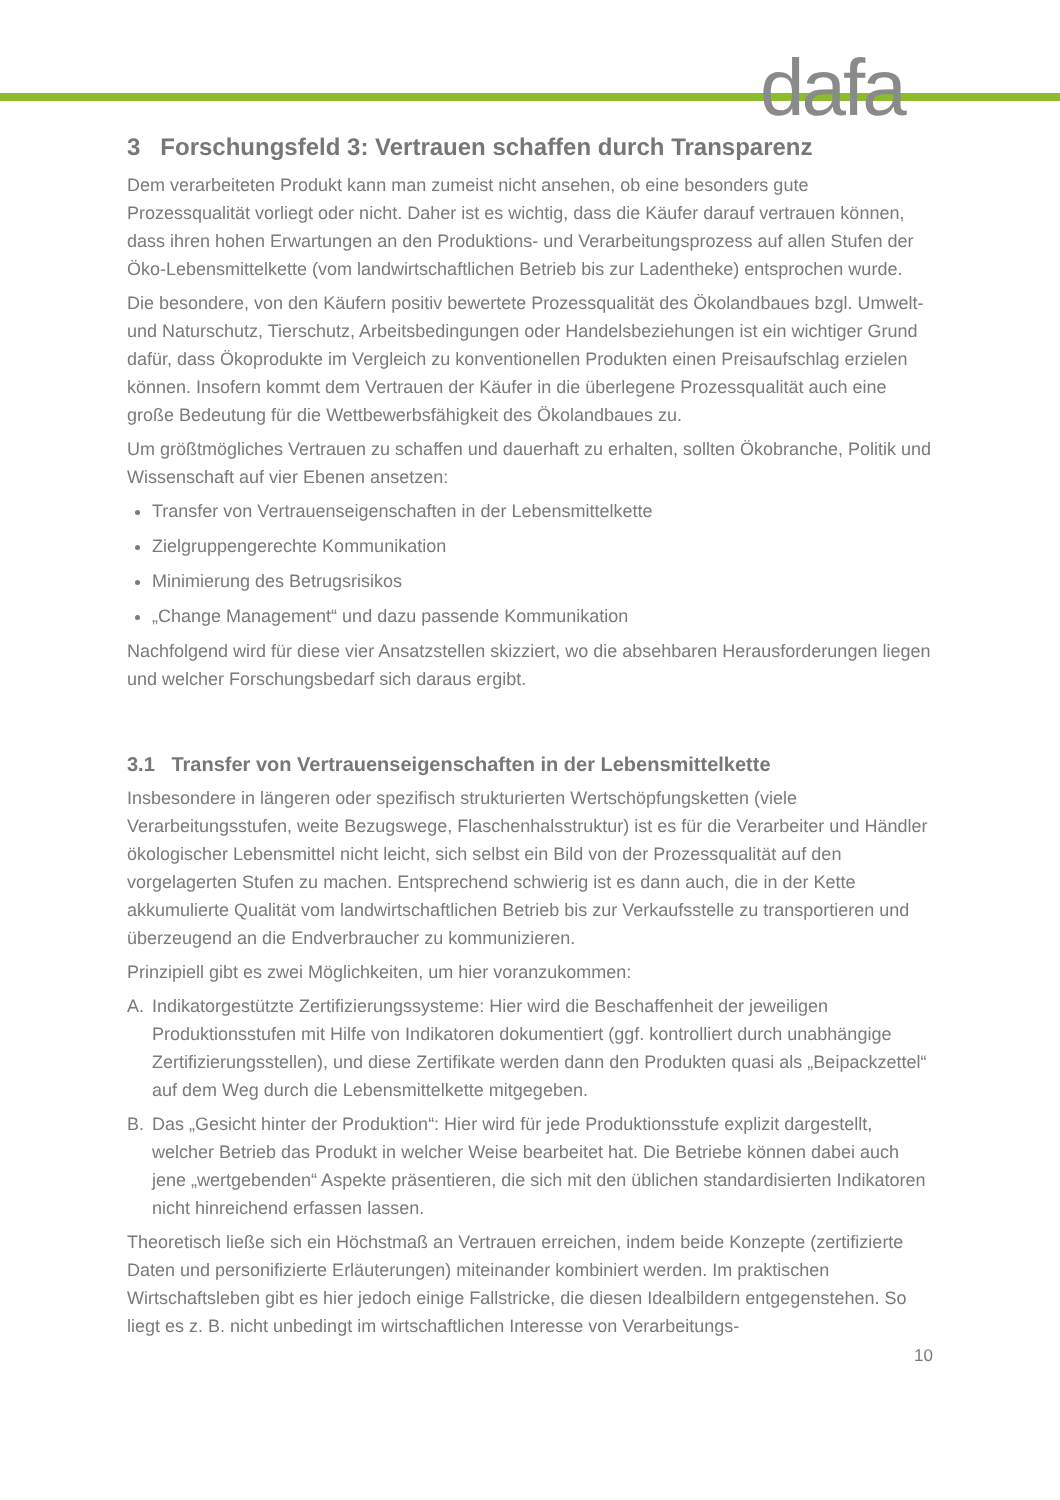dafa
3 Forschungsfeld 3: Vertrauen schaffen durch Transparenz
Dem verarbeiteten Produkt kann man zumeist nicht ansehen, ob eine besonders gute Prozessqualität vorliegt oder nicht. Daher ist es wichtig, dass die Käufer darauf vertrauen können, dass ihren hohen Erwartungen an den Produktions- und Verarbeitungsprozess auf allen Stufen der Öko-Lebensmittelkette (vom landwirtschaftlichen Betrieb bis zur Ladentheke) entsprochen wurde.
Die besondere, von den Käufern positiv bewertete Prozessqualität des Ökolandbaues bzgl. Umwelt- und Naturschutz, Tierschutz, Arbeitsbedingungen oder Handelsbeziehungen ist ein wichtiger Grund dafür, dass Ökoprodukte im Vergleich zu konventionellen Produkten einen Preisaufschlag erzielen können. Insofern kommt dem Vertrauen der Käufer in die überlegene Prozessqualität auch eine große Bedeutung für die Wettbewerbsfähigkeit des Ökolandbaues zu.
Um größtmögliches Vertrauen zu schaffen und dauerhaft zu erhalten, sollten Ökobranche, Politik und Wissenschaft auf vier Ebenen ansetzen:
Transfer von Vertrauenseigenschaften in der Lebensmittelkette
Zielgruppengerechte Kommunikation
Minimierung des Betrugsrisikos
„Change Management“ und dazu passende Kommunikation
Nachfolgend wird für diese vier Ansatzstellen skizziert, wo die absehbaren Herausforderungen liegen und welcher Forschungsbedarf sich daraus ergibt.
3.1 Transfer von Vertrauenseigenschaften in der Lebensmittelkette
Insbesondere in längeren oder spezifisch strukturierten Wertschöpfungsketten (viele Verarbeitungsstufen, weite Bezugswege, Flaschenhalsstruktur) ist es für die Verarbeiter und Händler ökologischer Lebensmittel nicht leicht, sich selbst ein Bild von der Prozessqualität auf den vorgelagerten Stufen zu machen. Entsprechend schwierig ist es dann auch, die in der Kette akkumulierte Qualität vom landwirtschaftlichen Betrieb bis zur Verkaufsstelle zu transportieren und überzeugend an die Endverbraucher zu kommunizieren.
Prinzipiell gibt es zwei Möglichkeiten, um hier voranzukommen:
A. Indikatorgestützte Zertifizierungssysteme: Hier wird die Beschaffenheit der jeweiligen Produktionsstufen mit Hilfe von Indikatoren dokumentiert (ggf. kontrolliert durch unabhängige Zertifizierungsstellen), und diese Zertifikate werden dann den Produkten quasi als „Beipackzettel“ auf dem Weg durch die Lebensmittelkette mitgegeben.
B. Das „Gesicht hinter der Produktion“: Hier wird für jede Produktionsstufe explizit dargestellt, welcher Betrieb das Produkt in welcher Weise bearbeitet hat. Die Betriebe können dabei auch jene „wertgebenden“ Aspekte präsentieren, die sich mit den üblichen standardisierten Indikatoren nicht hinreichend erfassen lassen.
Theoretisch ließe sich ein Höchstmaß an Vertrauen erreichen, indem beide Konzepte (zertifizierte Daten und personifizierte Erläuterungen) miteinander kombiniert werden. Im praktischen Wirtschaftsleben gibt es hier jedoch einige Fallstricke, die diesen Idealbildern entgegenstehen. So liegt es z. B. nicht unbedingt im wirtschaftlichen Interesse von Verarbeitungs-
10